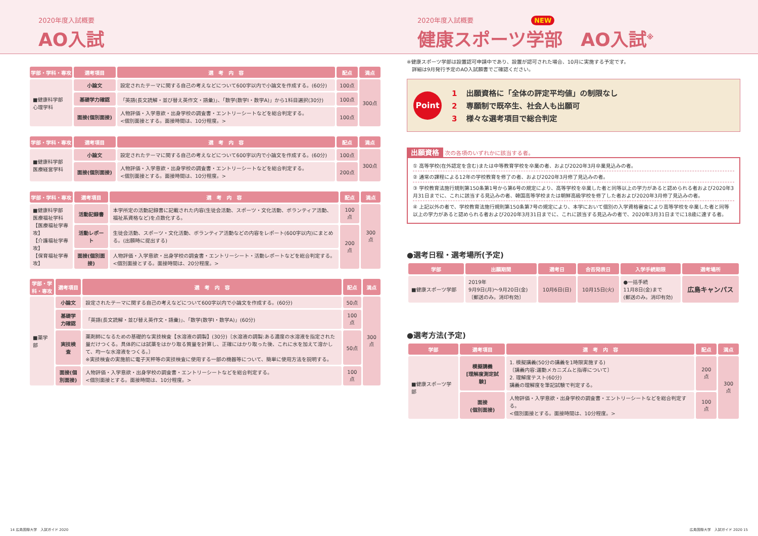2020年度入試概要
AO入試
2020年度入試概要 NEW
健康スポーツ学部　AO入試<sup>※</sup>
| 学部・学科・専攻 | 選考項目 | 選 考 内 容 | 配点 | 満点 |
| --- | --- | --- | --- | --- |
| ■健康科学部 心理学科 | 小論文 | 設定されたテーマに関する自己の考えなどについて600字以内で小論文を作成する。(60分) | 100点 | 300点 |
| | 基礎学力確認 | 「英語(長文読解・並び替え英作文・語彙)」、「数学(数学Ⅰ・数学A)」から1科目選択(30分) | 100点 | |
| | 面接(個別面接) | 人物評価・入学意欲・出身学校の調査書・エントリーシートなどを総合判定する。 <個別面接とする。面接時間は、10分程度。> | 100点 | |
| 学部・学科・専攻 | 選考項目 | 選 考 内 容 | 配点 | 満点 |
| --- | --- | --- | --- | --- |
| ■健康科学部 医療経営学科 | 小論文 | 設定されたテーマに関する自己の考えなどについて600字以内で小論文を作成する。(60分) | 100点 | 300点 |
| | 面接(個別面接) | 人物評価・入学意欲・出身学校の調査書・エントリーシートなどを総合判定する。 <個別面接とする。面接時間は、10分程度。> | 200点 | |
| 学部・学科・専攻 | 選考項目 | 選 考 内 容 | 配点 | 満点 |
| --- | --- | --- | --- | --- |
| ■健康科学部 医療福祉学科 【医療福祉学専攻】 【介護福祉学専攻】 【保育福祉学専攻】 | 活動記録書 | 本学所定の活動記録書に記載された内容(生徒会活動、スポーツ・文化活動、ボランティア活動、福祉系資格など)を点数化する。 | 100点 | 300点 |
| | 活動レポート | 生徒会活動、スポーツ・文化活動、ボランティア活動などの内容をレポート(600字以内)にまとめる。(出願時に提出する) | 200点 | |
| | 面接(個別面接) | 人物評価・入学意欲・出身学校の調査書・エントリーシート・活動レポートなどを総合判定する。 <個別面接とする。面接時間は、20分程度。> | | |
| 学部・学科・専攻 | 選考項目 | 選 考 内 容 | 配点 | 満点 |
| --- | --- | --- | --- | --- |
| ■薬学部 | 小論文 | 設定されたテーマに関する自己の考えなどについて600字以内で小論文を作成する。(60分) | 50点 | 300点 |
| | 基礎学力確認 | 「英語(長文読解・並び替え英作文・語彙)」、「数学(数学Ⅰ・数学A)」(60分) | 100点 | |
| | 実技検査 | 薬剤師になるための基礎的な実技検査【水溶液の調製】(30分)〔水溶液の調製:ある濃度の水溶液を指定された量だけつくる。具体的には試薬をはかり取る質量を計算し、正確にはかり取った後、これに水を加えて溶かして、均一な水溶液をつくる。〕 ※実技検査の実施前に電子天秤等の実技検査に使用する一部の機器等について、簡単に使用方法を説明する。 | 50点 | |
| | 面接(個別面接) | 人物評価・入学意欲・出身学校の調査書・エントリーシートなどを総合判定する。 <個別面接とする。面接時間は、10分程度。> | 100点 | |
※健康スポーツ学部は設置認可申請中であり、設置が認可された場合、10月に実施する予定です。
　詳細は9月発行予定のAO入試願書でご確認ください。
Point
1 出願資格に「全体の評定平均値」の制限なし
2 専願制で既卒生、社会人も出願可
3 様々な選考項目で総合判定
出願資格 次の各項のいずれかに該当する者。
① 高等学校(在外認定を含む)または中等教育学校を卒業の者、および2020年3月卒業見込みの者。
② 通常の課程による12年の学校教育を修了の者、および2020年3月修了見込みの者。
③ 学校教育法施行規則第150条第1号から第6号の規定により、高等学校を卒業した者と同等以上の学力があると認められる者および2020年3月31日までに、これに該当する見込みの者、韓国高等学校または朝鮮高級学校を修了した者および2020年3月修了見込みの者。
④ 上記以外の者で、学校教育法施行規則第150条第7号の規定により、本学において個別の入学資格審査により高等学校を卒業した者と同等以上の学力があると認められる者および2020年3月31日までに、これに該当する見込みの者で、2020年3月31日までに18歳に達する者。
●選考日程・選考場所(予定)
| 学部 | 出願期間 | 選考日 | 合否発表日 | 入学手続期限 | 選考場所 |
| --- | --- | --- | --- | --- | --- |
| ■健康スポーツ学部 | 2019年 9月9日(月)～9月20日(金) 〔郵送のみ。消印有効〕 | 10月6日(日) | 10月15日(火) | ●一括手続 11月8日(金)まで (郵送のみ。消印有効) | 広島キャンパス |
●選考方法(予定)
| 学部 | 選考項目 | 選 考 内 容 | 配点 | 満点 |
| --- | --- | --- | --- | --- |
| ■健康スポーツ学部 | 模擬講義 [理解度測定試験] | 1. 模擬講義(50分の講義を1時限実施する) 〔講義内容:運動メカニズムと指導について〕 2. 理解度テスト(60分) 講義の理解度を筆記試験で判定する。 | 200点 | 300点 |
| | 面接 (個別面接) | 人物評価・入学意欲・出身学校の調査書・エントリーシートなどを総合判定する。 <個別面接とする。面接時間は、10分程度。> | 100点 | |
14 広島国際大学　入試ガイド 2020 広島国際大学　入試ガイド 2020 15